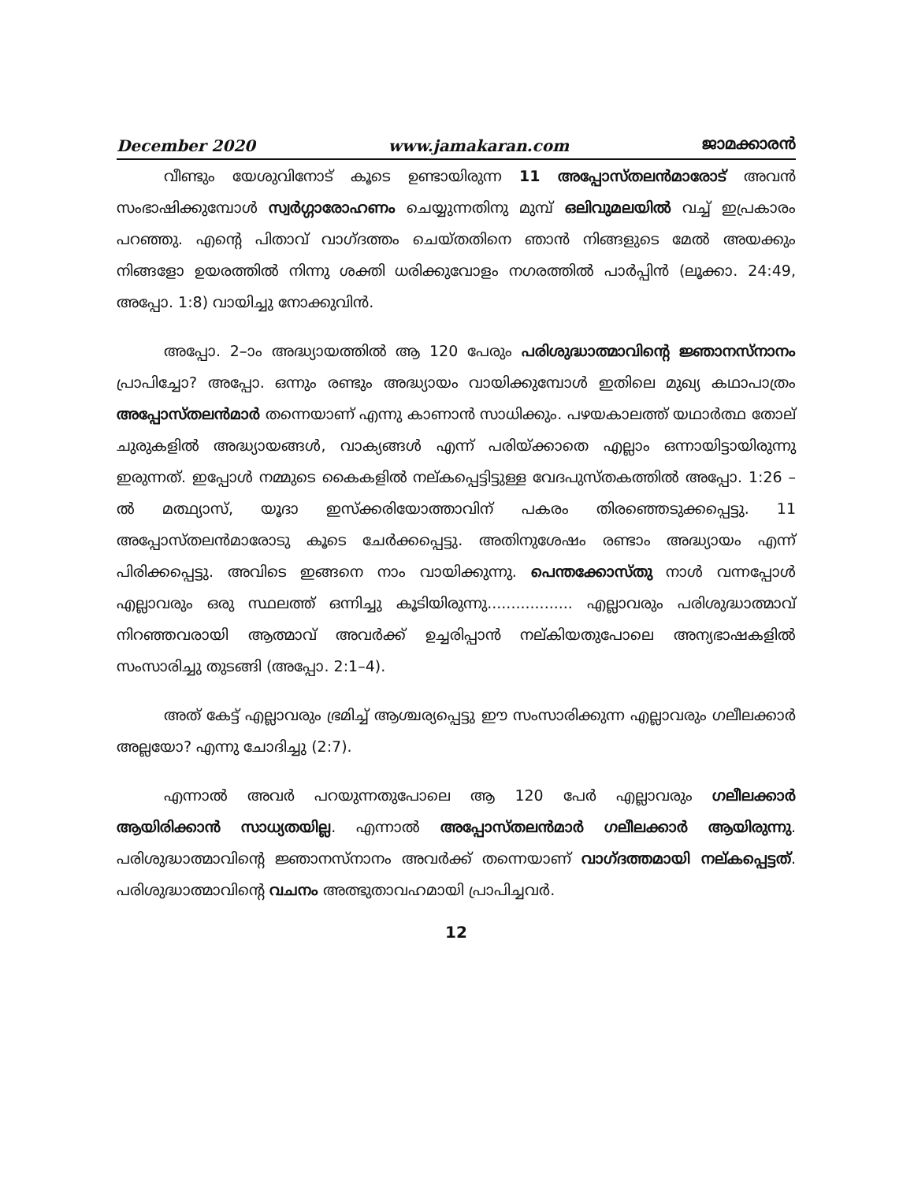December 2020 www.jamakaran.com ജാമക്കാരൻ
വീണ്ടും യേശുവിനോട് കൂടെ ഉണ്ടായിരുന്ന 11 അപ്പോസ്തലൻമാരോട് അവൻ സംഭാഷിക്കുമ്പോൾ സ്വർഗ്ഗാരോഹണം ചെയ്യുന്നതിനു മുമ്പ് ഒലിവുമലയിൽ വച്ച് ഇപ്രകാരം പറഞ്ഞു. എന്റെ പിതാവ് വാഗ്ദത്തം ചെയ്തതിനെ ഞാൻ നിങ്ങളുടെ മേൽ അയക്കും നിങ്ങളോ ഉയരത്തിൽ നിന്നു ശക്തി ധരിക്കുവോളം നഗരത്തിൽ പാർപ്പിൻ (ലൂക്കാ. 24:49, അപ്പോ. 1:8) വായിച്ചു നോക്കുവിൻ.
അപ്പോ. 2–ാം അദ്ധ്യായത്തിൽ ആ 120 പേരും പരിശുദ്ധാത്മാവിന്റെ ജ്ഞാനസ്നാനം പ്രാപിച്ചോ? അപ്പോ. ഒന്നും രണ്ടും അദ്ധ്യായം വായിക്കുമ്പോൾ ഇതിലെ മുഖ്യ കഥാപാത്രം അപ്പോസ്തലൻമാർ തന്നെയാണ് എന്നു കാണാൻ സാധിക്കും. പഴയകാലത്ത് യഥാർത്ഥ തോല് ചുരുകളിൽ അദ്ധ്യായങ്ങൾ, വാക്യങ്ങൾ എന്ന് പരിയ്ക്കാതെ എല്ലാം ഒന്നായിട്ടായിരുന്നു ഇരുന്നത്. ഇപ്പോൾ നമ്മുടെ കൈകളിൽ നല്കപ്പെട്ടിട്ടുള്ള വേദപുസ്തകത്തിൽ അപ്പോ. 1:26 –ൽ മത്ഥ്യാസ്, യൂദാ ഇസ്ക്കരിയോത്താവിന് പകരം തിരഞ്ഞെടുക്കപ്പെട്ടു. 11 അപ്പോസ്തലൻമാരോടു കൂടെ ചേർക്കപ്പെട്ടു. അതിനുശേഷം രണ്ടാം അദ്ധ്യായം എന്ന് പിരിക്കപ്പെട്ടു. അവിടെ ഇങ്ങനെ നാം വായിക്കുന്നു. പെന്തക്കോസ്തു നാൾ വന്നപ്പോൾ എല്ലാവരും ഒരു സ്ഥലത്ത് ഒന്നിച്ചു കൂടിയിരുന്നു.................. എല്ലാവരും പരിശുദ്ധാത്മാവ് നിറഞ്ഞവരായി ആത്മാവ് അവർക്ക് ഉച്ചരിപ്പാൻ നല്കിയതുപോലെ അന്യഭാഷകളിൽ സംസാരിച്ചു തുടങ്ങി (അപ്പോ. 2:1–4).
അത് കേട്ട് എല്ലാവരും ഭ്രമിച്ച് ആശ്ചര്യപ്പെട്ടു ഈ സംസാരിക്കുന്ന എല്ലാവരും ഗലീലക്കാർ അല്ലയോ? എന്നു ചോദിച്ചു (2:7).
എന്നാൽ അവർ പറയുന്നതുപോലെ ആ 120 പേർ എല്ലാവരും ഗലീലക്കാർ ആയിരിക്കാൻ സാധ്യതയില്ല. എന്നാൽ അപ്പോസ്തലൻമാർ ഗലീലക്കാർ ആയിരുന്നു. പരിശുദ്ധാത്മാവിന്റെ ജ്ഞാനസ്നാനം അവർക്ക് തന്നെയാണ് വാഗ്ദത്തമായി നല്കപ്പെട്ടത്. പരിശുദ്ധാത്മാവിന്റെ വചനം അത്ഭുതാവഹമായി പ്രാപിച്ചവർ.
12